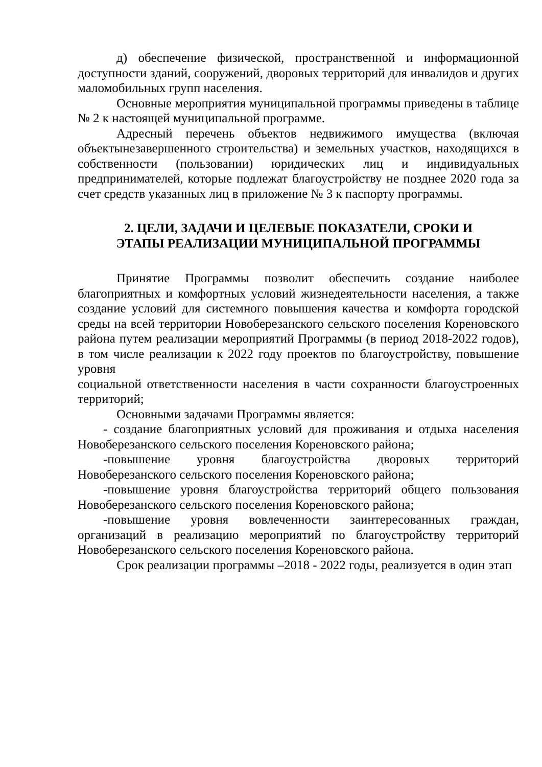д) обеспечение физической, пространственной и информационной доступности зданий, сооружений, дворовых территорий для инвалидов и других маломобильных групп населения.
Основные мероприятия муниципальной программы приведены в таблице № 2 к настоящей муниципальной программе.
Адресный перечень объектов недвижимого имущества (включая объектынезавершенного строительства) и земельных участков, находящихся в собственности (пользовании) юридических лиц и индивидуальных предпринимателей, которые подлежат благоустройству не позднее 2020 года за счет средств указанных лиц в приложение № 3 к паспорту программы.
2. ЦЕЛИ, ЗАДАЧИ И ЦЕЛЕВЫЕ ПОКАЗАТЕЛИ, СРОКИ И
ЭТАПЫ РЕАЛИЗАЦИИ МУНИЦИПАЛЬНОЙ ПРОГРАММЫ
Принятие Программы позволит обеспечить создание наиболее благоприятных и комфортных условий жизнедеятельности населения, а также создание условий для системного повышения качества и комфорта городской среды на всей территории Новоберезанского сельского поселения Кореновского района путем реализации мероприятий Программы (в период 2018-2022 годов), в том числе реализации к 2022 году проектов по благоустройству, повышение уровня
социальной ответственности населения в части сохранности благоустроенных территорий;
Основными задачами Программы является:
- создание благоприятных условий для проживания и отдыха населения Новоберезанского сельского поселения Кореновского района;
-повышение уровня благоустройства дворовых территорий Новоберезанского сельского поселения Кореновского района;
-повышение уровня благоустройства территорий общего пользования Новоберезанского сельского поселения Кореновского района;
-повышение уровня вовлеченности заинтересованных граждан, организаций в реализацию мероприятий по благоустройству территорий Новоберезанского сельского поселения Кореновского района.
Срок реализации программы –2018 - 2022 годы, реализуется в один этап